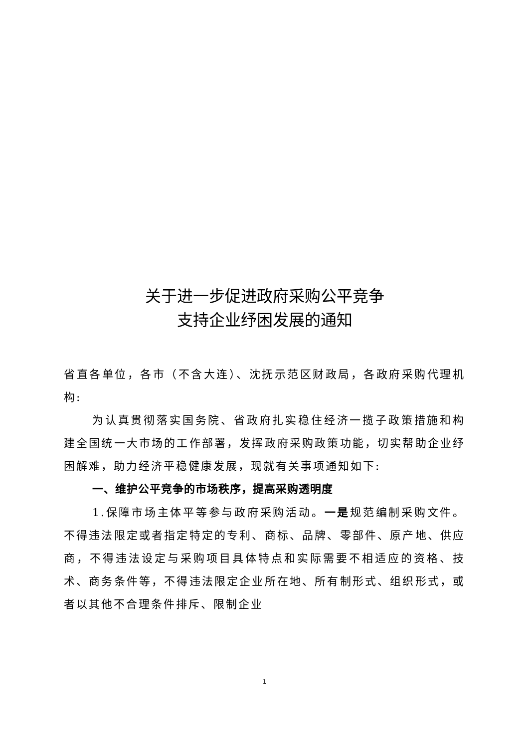关于进一步促进政府采购公平竞争
支持企业纾困发展的通知
省直各单位，各市（不含大连）、沈抚示范区财政局，各政府采购代理机构:
为认真贯彻落实国务院、省政府扎实稳住经济一揽子政策措施和构建全国统一大市场的工作部署，发挥政府采购政策功能，切实帮助企业纾困解难，助力经济平稳健康发展，现就有关事项通知如下:
一、维护公平竞争的市场秩序，提高采购透明度
1.保障市场主体平等参与政府采购活动。一是规范编制采购文件。不得违法限定或者指定特定的专利、商标、品牌、零部件、原产地、供应商，不得违法设定与采购项目具体特点和实际需要不相适应的资格、技术、商务条件等，不得违法限定企业所在地、所有制形式、组织形式，或者以其他不合理条件排斥、限制企业
1